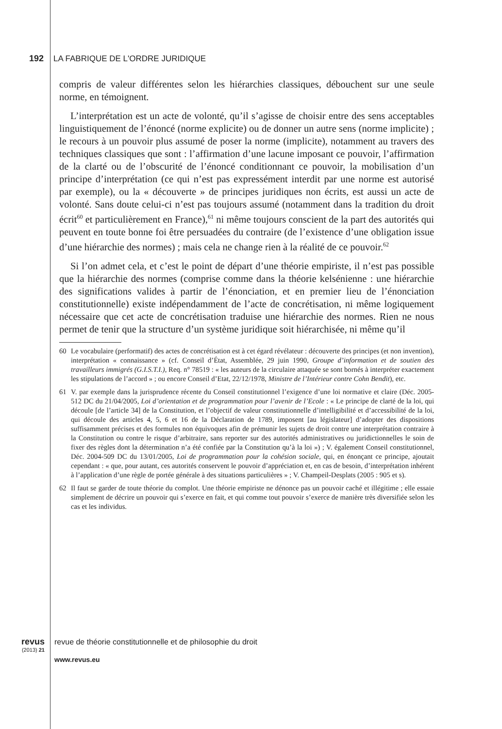192 LA FABRIQUE DE L'ORDRE JURIDIQUE
compris de valeur différentes selon les hiérarchies classiques, débouchent sur une seule norme, en témoignent.
L’interprétation est un acte de volonté, qu’il s’agisse de choisir entre des sens acceptables linguistiquement de l’énoncé (norme explicite) ou de donner un autre sens (norme implicite) ; le recours à un pouvoir plus assumé de poser la norme (implicite), notamment au travers des techniques classiques que sont : l’affirmation d’une lacune imposant ce pouvoir, l’affirmation de la clarté ou de l’obscurité de l’énoncé conditionnant ce pouvoir, la mobilisation d’un principe d’interprétation (ce qui n’est pas expressément interdit par une norme est autorisé par exemple), ou la « découverte » de principes juridiques non écrits, est aussi un acte de volonté. Sans doute celui-ci n’est pas toujours assumé (notamment dans la tradition du droit écrit<sup>60</sup> et particulièrement en France),<sup>61</sup> ni même toujours conscient de la part des autorités qui peuvent en toute bonne foi être persuadées du contraire (de l’existence d’une obligation issue d’une hiérarchie des normes) ; mais cela ne change rien à la réalité de ce pouvoir.<sup>62</sup>
Si l’on admet cela, et c’est le point de départ d’une théorie empiriste, il n’est pas possible que la hiérarchie des normes (comprise comme dans la théorie kelsénienne : une hiérarchie des significations valides à partir de l’énonciation, et en premier lieu de l’énonciation constitutionnelle) existe indépendamment de l’acte de concrétisation, ni même logiquement nécessaire que cet acte de concrétisation traduise une hiérarchie des normes. Rien ne nous permet de tenir que la structure d’un système juridique soit hiérarchisée, ni même qu’il
60 Le vocabulaire (performatif) des actes de concrétisation est à cet égard révélateur : découverte des principes (et non invention), interprétation « connaissance » (cf. Conseil d’État, Assemblée, 29 juin 1990, Groupe d’information et de soutien des travailleurs immigrés (G.I.S.T.I.), Req. n° 78519 : « les auteurs de la circulaire attaquée se sont bornés à interpréter exactement les stipulations de l’accord » ; ou encore Conseil d’Etat, 22/12/1978, Ministre de l’Intérieur contre Cohn Bendit), etc.
61 V. par exemple dans la jurisprudence récente du Conseil constitutionnel l’exigence d’une loi normative et claire (Déc. 2005-512 DC du 21/04/2005, Loi d’orientation et de programmation pour l’avenir de l’Ecole : « Le principe de clarté de la loi, qui découle [de l’article 34] de la Constitution, et l’objectif de valeur constitutionnelle d’intelligibilité et d’accessibilité de la loi, qui découle des articles 4, 5, 6 et 16 de la Déclaration de 1789, imposent [au législateur] d’adopter des dispositions suffisamment précises et des formules non équivoques afin de prémunir les sujets de droit contre une interprétation contraire à la Constitution ou contre le risque d’arbitraire, sans reporter sur des autorités administratives ou juridictionnelles le soin de fixer des règles dont la détermination n’a été confiée par la Constitution qu’à la loi ») ; V. également Conseil constitutionnel, Déc. 2004-509 DC du 13/01/2005, Loi de programmation pour la cohésion sociale, qui, en énonçant ce principe, ajoutait cependant : « que, pour autant, ces autorités conservent le pouvoir d’appréciation et, en cas de besoin, d’interprétation inhérent à l’application d’une règle de portée générale à des situations particulières » ; V. Champeil-Desplats (2005 : 905 et s).
62 Il faut se garder de toute théorie du complot. Une théorie empiriste ne dénonce pas un pouvoir caché et illégitime ; elle essaie simplement de décrire un pouvoir qui s’exerce en fait, et qui comme tout pouvoir s’exerce de manière très diversifiée selon les cas et les individus.
revus (2013) 21
revue de théorie constitutionnelle et de philosophie du droit
www.revus.eu